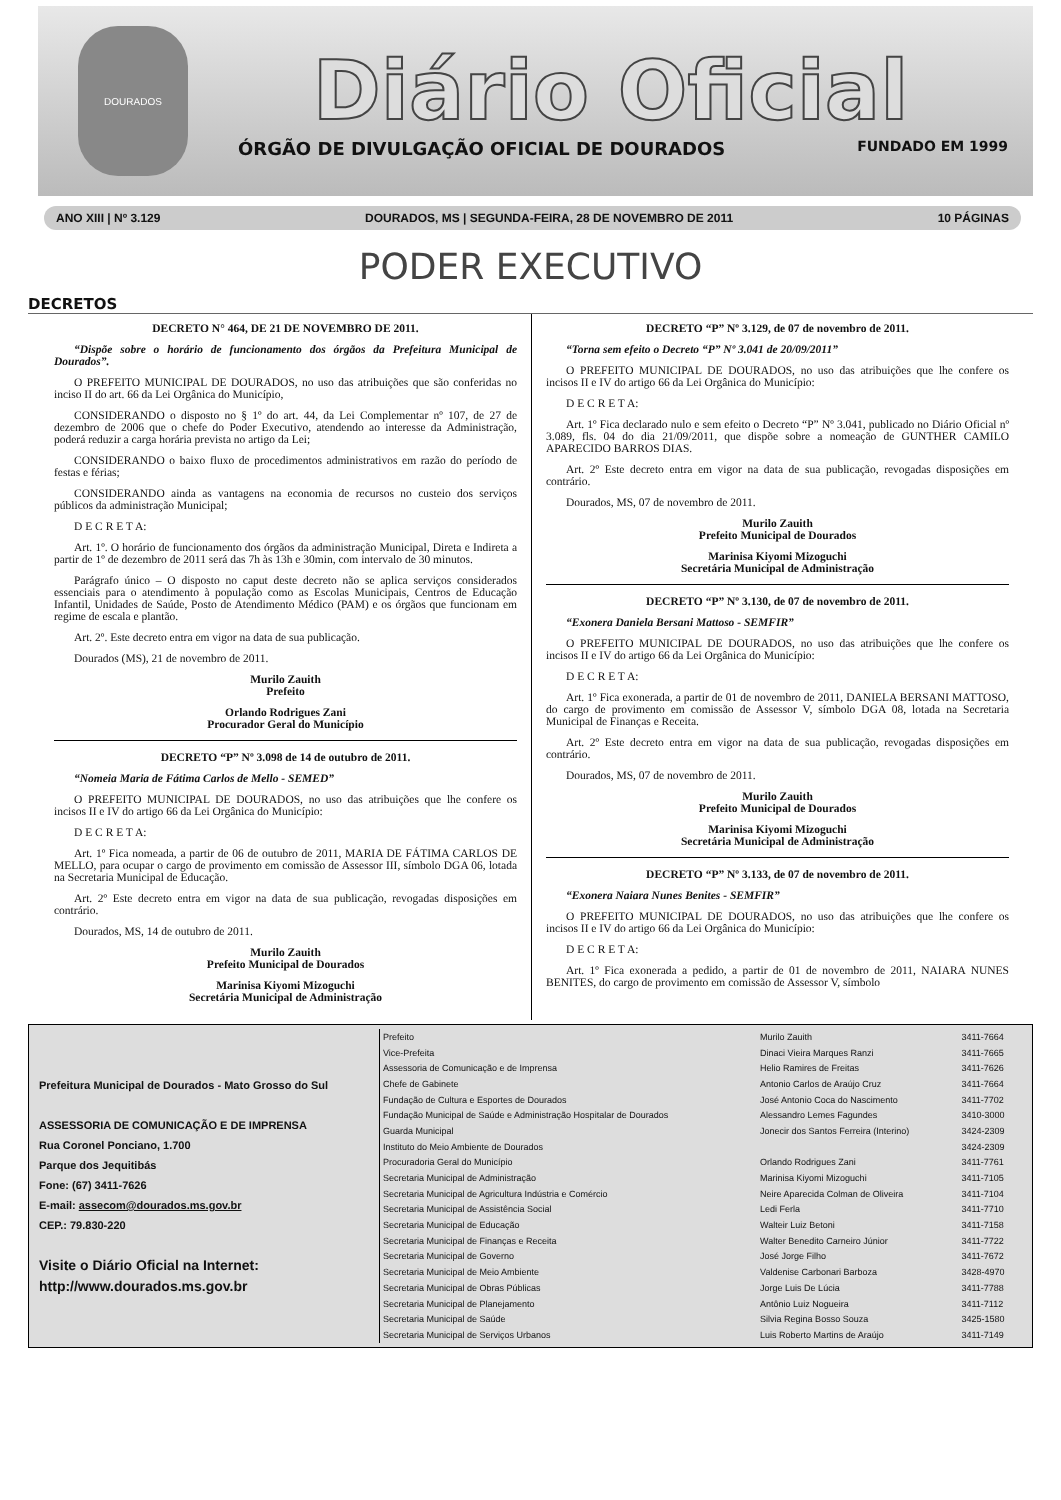DOURADOS
Diário Oficial
ÓRGÃO DE DIVULGAÇÃO OFICIAL DE DOURADOS FUNDADO EM 1999
ANO XIII | Nº 3.129 DOURADOS, MS | SEGUNDA-FEIRA, 28 DE NOVEMBRO DE 2011 10 PÁGINAS
PODER EXECUTIVO
DECRETOS
DECRETO N° 464, DE 21 DE NOVEMBRO DE 2011.
“Dispõe sobre o horário de funcionamento dos órgãos da Prefeitura Municipal de Dourados”.
O PREFEITO MUNICIPAL DE DOURADOS, no uso das atribuições que são conferidas no inciso II do art. 66 da Lei Orgânica do Município,
CONSIDERANDO o disposto no § 1º do art. 44, da Lei Complementar nº 107, de 27 de dezembro de 2006 que o chefe do Poder Executivo, atendendo ao interesse da Administração, poderá reduzir a carga horária prevista no artigo da Lei;
CONSIDERANDO o baixo fluxo de procedimentos administrativos em razão do período de festas e férias;
CONSIDERANDO ainda as vantagens na economia de recursos no custeio dos serviços públicos da administração Municipal;
D E C R E T A:
Art. 1º. O horário de funcionamento dos órgãos da administração Municipal, Direta e Indireta a partir de 1º de dezembro de 2011 será das 7h às 13h e 30min, com intervalo de 30 minutos.
Parágrafo único – O disposto no caput deste decreto não se aplica serviços considerados essenciais para o atendimento à população como as Escolas Municipais, Centros de Educação Infantil, Unidades de Saúde, Posto de Atendimento Médico (PAM) e os órgãos que funcionam em regime de escala e plantão.
Art. 2º. Este decreto entra em vigor na data de sua publicação.
Dourados (MS), 21 de novembro de 2011.
Murilo Zauith
Prefeito
Orlando Rodrigues Zani
Procurador Geral do Município
DECRETO “P” Nº 3.098 de 14 de outubro de 2011.
“Nomeia Maria de Fátima Carlos de Mello - SEMED”
O PREFEITO MUNICIPAL DE DOURADOS, no uso das atribuições que lhe confere os incisos II e IV do artigo 66 da Lei Orgânica do Município:
D E C R E T A:
Art. 1º Fica nomeada, a partir de 06 de outubro de 2011, MARIA DE FÁTIMA CARLOS DE MELLO, para ocupar o cargo de provimento em comissão de Assessor III, símbolo DGA 06, lotada na Secretaria Municipal de Educação.
Art. 2º Este decreto entra em vigor na data de sua publicação, revogadas disposições em contrário.
Dourados, MS, 14 de outubro de 2011.
Murilo Zauith
Prefeito Municipal de Dourados
Marinisa Kiyomi Mizoguchi
Secretária Municipal de Administração
DECRETO “P” Nº 3.129, de 07 de novembro de 2011.
“Torna sem efeito o Decreto “P” Nº 3.041 de 20/09/2011”
O PREFEITO MUNICIPAL DE DOURADOS, no uso das atribuições que lhe confere os incisos II e IV do artigo 66 da Lei Orgânica do Município:
D E C R E T A:
Art. 1º Fica declarado nulo e sem efeito o Decreto “P” Nº 3.041, publicado no Diário Oficial nº 3.089, fls. 04 do dia 21/09/2011, que dispõe sobre a nomeação de GUNTHER CAMILO APARECIDO BARROS DIAS.
Art. 2º Este decreto entra em vigor na data de sua publicação, revogadas disposições em contrário.
Dourados, MS, 07 de novembro de 2011.
Murilo Zauith
Prefeito Municipal de Dourados
Marinisa Kiyomi Mizoguchi
Secretária Municipal de Administração
DECRETO “P” Nº 3.130, de 07 de novembro de 2011.
“Exonera Daniela Bersani Mattoso - SEMFIR”
O PREFEITO MUNICIPAL DE DOURADOS, no uso das atribuições que lhe confere os incisos II e IV do artigo 66 da Lei Orgânica do Município:
D E C R E T A:
Art. 1º Fica exonerada, a partir de 01 de novembro de 2011, DANIELA BERSANI MATTOSO, do cargo de provimento em comissão de Assessor V, símbolo DGA 08, lotada na Secretaria Municipal de Finanças e Receita.
Art. 2º Este decreto entra em vigor na data de sua publicação, revogadas disposições em contrário.
Dourados, MS, 07 de novembro de 2011.
Murilo Zauith
Prefeito Municipal de Dourados
Marinisa Kiyomi Mizoguchi
Secretária Municipal de Administração
DECRETO “P” Nº 3.133, de 07 de novembro de 2011.
“Exonera Naiara Nunes Benites - SEMFIR”
O PREFEITO MUNICIPAL DE DOURADOS, no uso das atribuições que lhe confere os incisos II e IV do artigo 66 da Lei Orgânica do Município:
D E C R E T A:
Art. 1º Fica exonerada a pedido, a partir de 01 de novembro de 2011, NAIARA NUNES BENITES, do cargo de provimento em comissão de Assessor V, símbolo
Prefeitura Municipal de Dourados - Mato Grosso do Sul
ASSESSORIA DE COMUNICAÇÃO E DE IMPRENSA
Rua Coronel Ponciano, 1.700
Parque dos Jequitibás
Fone: (67) 3411-7626
E-mail: assecom@dourados.ms.gov.br
CEP.: 79.830-220
Visite o Diário Oficial na Internet:
http://www.dourados.ms.gov.br
| Prefeito | Murilo Zauith | 3411-7664 |
| Vice-Prefeita | Dinaci Vieira Marques Ranzi | 3411-7665 |
| Assessoria de Comunicação e de Imprensa | Helio Ramires de Freitas | 3411-7626 |
| Chefe de Gabinete | Antonio Carlos de Araújo Cruz | 3411-7664 |
| Fundação de Cultura e Esportes de Dourados | José Antonio Coca do Nascimento | 3411-7702 |
| Fundação Municipal de Saúde e Administração Hospitalar de Dourados | Alessandro Lemes Fagundes | 3410-3000 |
| Guarda Municipal | Jonecir dos Santos Ferreira (Interino) | 3424-2309 |
| Instituto do Meio Ambiente de Dourados | | 3424-2309 |
| Procuradoria Geral do Município | Orlando Rodrigues Zani | 3411-7761 |
| Secretaria Municipal de Administração | Marinisa Kiyomi Mizoguchi | 3411-7105 |
| Secretaria Municipal de Agricultura Indústria e Comércio | Neire Aparecida Colman de Oliveira | 3411-7104 |
| Secretaria Municipal de Assistência Social | Ledi Ferla | 3411-7710 |
| Secretaria Municipal de Educação | Walteir Luiz Betoni | 3411-7158 |
| Secretaria Municipal de Finanças e Receita | Walter Benedito Carneiro Júnior | 3411-7722 |
| Secretaria Municipal de Governo | José Jorge Filho | 3411-7672 |
| Secretaria Municipal de Meio Ambiente | Valdenise Carbonari Barboza | 3428-4970 |
| Secretaria Municipal de Obras Públicas | Jorge Luis De Lúcia | 3411-7788 |
| Secretaria Municipal de Planejamento | Antônio Luiz Nogueira | 3411-7112 |
| Secretaria Municipal de Saúde | Silvia Regina Bosso Souza | 3425-1580 |
| Secretaria Municipal de Serviços Urbanos | Luis Roberto Martins de Araújo | 3411-7149 |